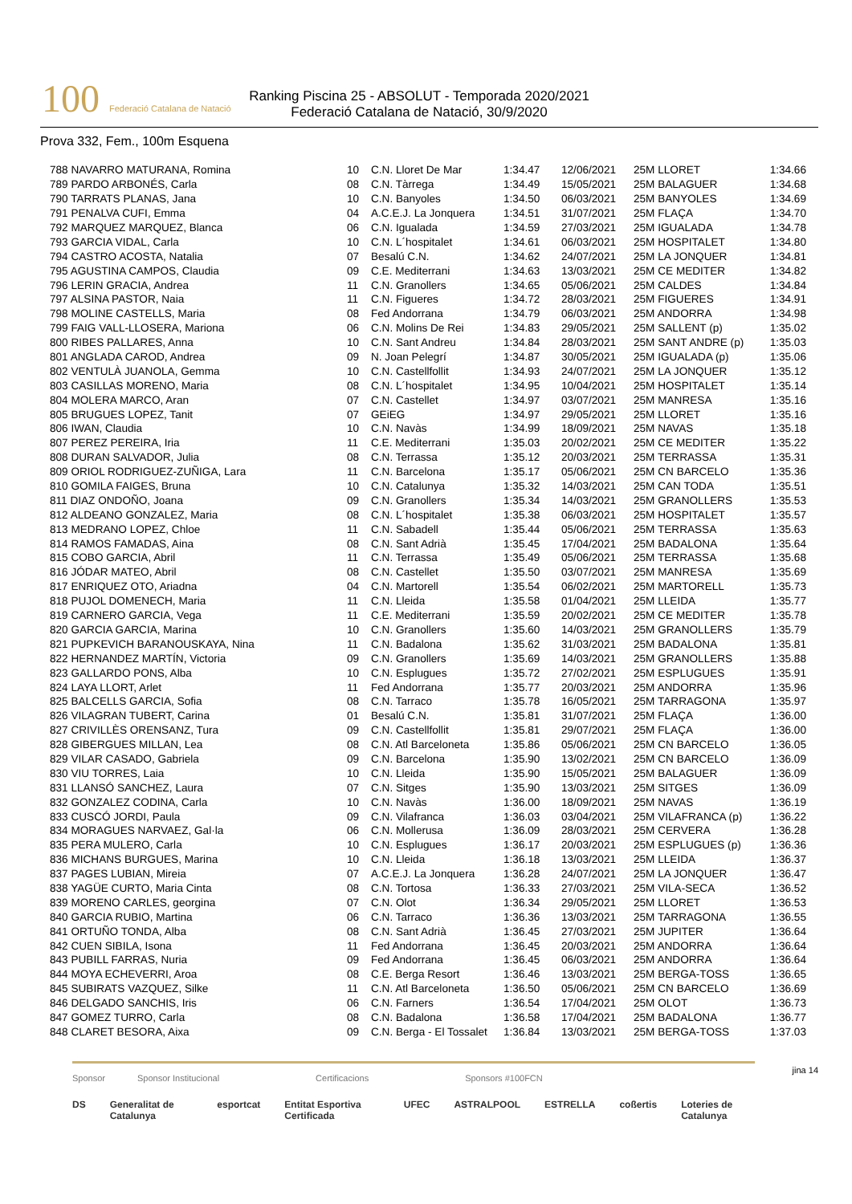100 Federació Catalana de Natació
Ranking Piscina 25 - ABSOLUT - Temporada 2020/2021
Federació Catalana de Natació, 30/9/2020
Prova 332, Fem., 100m Esquena
| 788 NAVARRO MATURANA, Romina | 10 | C.N. Lloret De Mar | 1:34.47 | 12/06/2021 | 25M LLORET | 1:34.66 |
| 789 PARDO ARBONÉS, Carla | 08 | C.N. Tàrrega | 1:34.49 | 15/05/2021 | 25M BALAGUER | 1:34.68 |
| 790 TARRATS PLANAS, Jana | 10 | C.N. Banyoles | 1:34.50 | 06/03/2021 | 25M BANYOLES | 1:34.69 |
| 791 PENALVA CUFI, Emma | 04 | A.C.E.J. La Jonquera | 1:34.51 | 31/07/2021 | 25M FLAÇA | 1:34.70 |
| 792 MARQUEZ MARQUEZ, Blanca | 06 | C.N. Igualada | 1:34.59 | 27/03/2021 | 25M IGUALADA | 1:34.78 |
| 793 GARCIA VIDAL, Carla | 10 | C.N. L´hospitalet | 1:34.61 | 06/03/2021 | 25M HOSPITALET | 1:34.80 |
| 794 CASTRO ACOSTA, Natalia | 07 | Besalú C.N. | 1:34.62 | 24/07/2021 | 25M LA JONQUER | 1:34.81 |
| 795 AGUSTINA CAMPOS, Claudia | 09 | C.E. Mediterrani | 1:34.63 | 13/03/2021 | 25M CE MEDITER | 1:34.82 |
| 796 LERIN GRACIA, Andrea | 11 | C.N. Granollers | 1:34.65 | 05/06/2021 | 25M CALDES | 1:34.84 |
| 797 ALSINA PASTOR, Naia | 11 | C.N. Figueres | 1:34.72 | 28/03/2021 | 25M FIGUERES | 1:34.91 |
| 798 MOLINE CASTELLS, Maria | 08 | Fed Andorrana | 1:34.79 | 06/03/2021 | 25M ANDORRA | 1:34.98 |
| 799 FAIG VALL-LLOSERA, Mariona | 06 | C.N. Molins De Rei | 1:34.83 | 29/05/2021 | 25M SALLENT (p) | 1:35.02 |
| 800 RIBES PALLARES, Anna | 10 | C.N. Sant Andreu | 1:34.84 | 28/03/2021 | 25M SANT ANDRE (p) | 1:35.03 |
| 801 ANGLADA CAROD, Andrea | 09 | N. Joan Pelegrí | 1:34.87 | 30/05/2021 | 25M IGUALADA (p) | 1:35.06 |
| 802 VENTULÀ JUANOLA, Gemma | 10 | C.N. Castellfollit | 1:34.93 | 24/07/2021 | 25M LA JONQUER | 1:35.12 |
| 803 CASILLAS MORENO, Maria | 08 | C.N. L´hospitalet | 1:34.95 | 10/04/2021 | 25M HOSPITALET | 1:35.14 |
| 804 MOLERA MARCO, Aran | 07 | C.N. Castellet | 1:34.97 | 03/07/2021 | 25M MANRESA | 1:35.16 |
| 805 BRUGUES LOPEZ, Tanit | 07 | GEiEG | 1:34.97 | 29/05/2021 | 25M LLORET | 1:35.16 |
| 806 IWAN, Claudia | 10 | C.N. Navàs | 1:34.99 | 18/09/2021 | 25M NAVAS | 1:35.18 |
| 807 PEREZ PEREIRA, Iria | 11 | C.E. Mediterrani | 1:35.03 | 20/02/2021 | 25M CE MEDITER | 1:35.22 |
| 808 DURAN SALVADOR, Julia | 08 | C.N. Terrassa | 1:35.12 | 20/03/2021 | 25M TERRASSA | 1:35.31 |
| 809 ORIOL RODRIGUEZ-ZUÑIGA, Lara | 11 | C.N. Barcelona | 1:35.17 | 05/06/2021 | 25M CN BARCELO | 1:35.36 |
| 810 GOMILA FAIGES, Bruna | 10 | C.N. Catalunya | 1:35.32 | 14/03/2021 | 25M CAN TODA | 1:35.51 |
| 811 DIAZ ONDOÑO, Joana | 09 | C.N. Granollers | 1:35.34 | 14/03/2021 | 25M GRANOLLERS | 1:35.53 |
| 812 ALDEANO GONZALEZ, Maria | 08 | C.N. L´hospitalet | 1:35.38 | 06/03/2021 | 25M HOSPITALET | 1:35.57 |
| 813 MEDRANO LOPEZ, Chloe | 11 | C.N. Sabadell | 1:35.44 | 05/06/2021 | 25M TERRASSA | 1:35.63 |
| 814 RAMOS FAMADAS, Aina | 08 | C.N. Sant Adrià | 1:35.45 | 17/04/2021 | 25M BADALONA | 1:35.64 |
| 815 COBO GARCIA, Abril | 11 | C.N. Terrassa | 1:35.49 | 05/06/2021 | 25M TERRASSA | 1:35.68 |
| 816 JÓDAR MATEO, Abril | 08 | C.N. Castellet | 1:35.50 | 03/07/2021 | 25M MANRESA | 1:35.69 |
| 817 ENRIQUEZ OTO, Ariadna | 04 | C.N. Martorell | 1:35.54 | 06/02/2021 | 25M MARTORELL | 1:35.73 |
| 818 PUJOL DOMENECH, Maria | 11 | C.N. Lleida | 1:35.58 | 01/04/2021 | 25M LLEIDA | 1:35.77 |
| 819 CARNERO GARCIA, Vega | 11 | C.E. Mediterrani | 1:35.59 | 20/02/2021 | 25M CE MEDITER | 1:35.78 |
| 820 GARCIA GARCIA, Marina | 10 | C.N. Granollers | 1:35.60 | 14/03/2021 | 25M GRANOLLERS | 1:35.79 |
| 821 PUPKEVICH BARANOUSKAYA, Nina | 11 | C.N. Badalona | 1:35.62 | 31/03/2021 | 25M BADALONA | 1:35.81 |
| 822 HERNANDEZ MARTÍN, Victoria | 09 | C.N. Granollers | 1:35.69 | 14/03/2021 | 25M GRANOLLERS | 1:35.88 |
| 823 GALLARDO PONS, Alba | 10 | C.N. Esplugues | 1:35.72 | 27/02/2021 | 25M ESPLUGUES | 1:35.91 |
| 824 LAYA LLORT, Arlet | 11 | Fed Andorrana | 1:35.77 | 20/03/2021 | 25M ANDORRA | 1:35.96 |
| 825 BALCELLS GARCIA, Sofia | 08 | C.N. Tarraco | 1:35.78 | 16/05/2021 | 25M TARRAGONA | 1:35.97 |
| 826 VILAGRAN TUBERT, Carina | 01 | Besalú C.N. | 1:35.81 | 31/07/2021 | 25M FLAÇA | 1:36.00 |
| 827 CRIVILLÈS ORENSANZ, Tura | 09 | C.N. Castellfollit | 1:35.81 | 29/07/2021 | 25M FLAÇA | 1:36.00 |
| 828 GIBERGUES MILLAN, Lea | 08 | C.N. Atl Barceloneta | 1:35.86 | 05/06/2021 | 25M CN BARCELO | 1:36.05 |
| 829 VILAR CASADO, Gabriela | 09 | C.N. Barcelona | 1:35.90 | 13/02/2021 | 25M CN BARCELO | 1:36.09 |
| 830 VIU TORRES, Laia | 10 | C.N. Lleida | 1:35.90 | 15/05/2021 | 25M BALAGUER | 1:36.09 |
| 831 LLANSÓ SANCHEZ, Laura | 07 | C.N. Sitges | 1:35.90 | 13/03/2021 | 25M SITGES | 1:36.09 |
| 832 GONZALEZ CODINA, Carla | 10 | C.N. Navàs | 1:36.00 | 18/09/2021 | 25M NAVAS | 1:36.19 |
| 833 CUSCÓ JORDI, Paula | 09 | C.N. Vilafranca | 1:36.03 | 03/04/2021 | 25M VILAFRANCA (p) | 1:36.22 |
| 834 MORAGUES NARVAEZ, Gal·la | 06 | C.N. Mollerusa | 1:36.09 | 28/03/2021 | 25M CERVERA | 1:36.28 |
| 835 PERA MULERO, Carla | 10 | C.N. Esplugues | 1:36.17 | 20/03/2021 | 25M ESPLUGUES (p) | 1:36.36 |
| 836 MICHANS BURGUES, Marina | 10 | C.N. Lleida | 1:36.18 | 13/03/2021 | 25M LLEIDA | 1:36.37 |
| 837 PAGES LUBIAN, Mireia | 07 | A.C.E.J. La Jonquera | 1:36.28 | 24/07/2021 | 25M LA JONQUER | 1:36.47 |
| 838 YAGÜE CURTO, Maria Cinta | 08 | C.N. Tortosa | 1:36.33 | 27/03/2021 | 25M VILA-SECA | 1:36.52 |
| 839 MORENO CARLES, georgina | 07 | C.N. Olot | 1:36.34 | 29/05/2021 | 25M LLORET | 1:36.53 |
| 840 GARCIA RUBIO, Martina | 06 | C.N. Tarraco | 1:36.36 | 13/03/2021 | 25M TARRAGONA | 1:36.55 |
| 841 ORTUÑO TONDA, Alba | 08 | C.N. Sant Adrià | 1:36.45 | 27/03/2021 | 25M JUPITER | 1:36.64 |
| 842 CUEN SIBILA, Isona | 11 | Fed Andorrana | 1:36.45 | 20/03/2021 | 25M ANDORRA | 1:36.64 |
| 843 PUBILL FARRAS, Nuria | 09 | Fed Andorrana | 1:36.45 | 06/03/2021 | 25M ANDORRA | 1:36.64 |
| 844 MOYA ECHEVERRI, Aroa | 08 | C.E. Berga Resort | 1:36.46 | 13/03/2021 | 25M BERGA-TOSS | 1:36.65 |
| 845 SUBIRATS VAZQUEZ, Silke | 11 | C.N. Atl Barceloneta | 1:36.50 | 05/06/2021 | 25M CN BARCELO | 1:36.69 |
| 846 DELGADO SANCHIS, Iris | 06 | C.N. Farners | 1:36.54 | 17/04/2021 | 25M OLOT | 1:36.73 |
| 847 GOMEZ TURRO, Carla | 08 | C.N. Badalona | 1:36.58 | 17/04/2021 | 25M BADALONA | 1:36.77 |
| 848 CLARET BESORA, Aixa | 09 | C.N. Berga - El Tossalet | 1:36.84 | 13/03/2021 | 25M BERGA-TOSS | 1:37.03 |
jina 14
Sponsor Sponsor Institucional Certificacions Sponsors #100FCN
DS Generalitat de Catalunya esportcat Entitat Esportiva Certificada UFEC ASTRALPOOL ESTRELLA coßertis Loteries de Catalunya